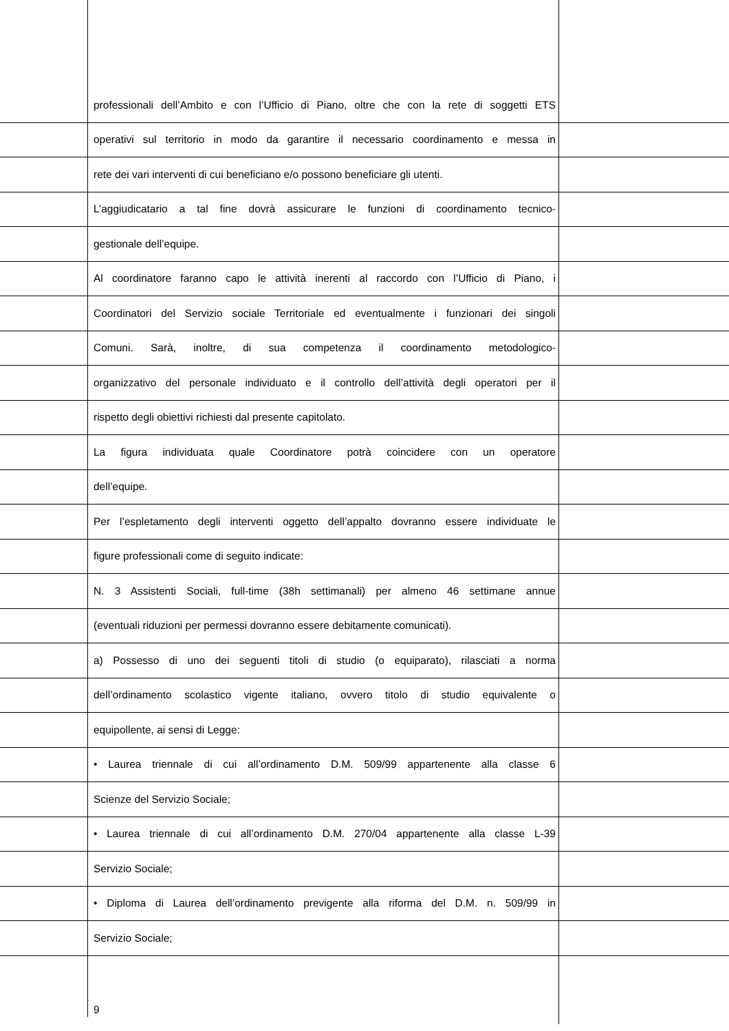professionali dell’Ambito e con l’Ufficio di Piano, oltre che con la rete di soggetti ETS
operativi sul territorio in modo da garantire il necessario coordinamento e messa in
rete dei vari interventi di cui beneficiano e/o possono beneficiare gli utenti.
L’aggiudicatario a tal fine dovrà assicurare le funzioni di coordinamento tecnico-
gestionale dell’equipe.
Al coordinatore faranno capo le attività inerenti al raccordo con l’Ufficio di Piano, i
Coordinatori del Servizio sociale Territoriale ed eventualmente i funzionari dei singoli
Comuni. Sarà, inoltre, di sua competenza il coordinamento metodologico-
organizzativo del personale individuato e il controllo dell’attività degli operatori per il
rispetto degli obiettivi richiesti dal presente capitolato.
La figura individuata quale Coordinatore potrà coincidere con un operatore
dell’equipe.
Per l’espletamento degli interventi oggetto dell’appalto dovranno essere individuate le
figure professionali come di seguito indicate:
N. 3 Assistenti Sociali, full-time (38h settimanali) per almeno 46 settimane annue
(eventuali riduzioni per permessi dovranno essere debitamente comunicati).
a) Possesso di uno dei seguenti titoli di studio (o equiparato), rilasciati a norma
dell’ordinamento scolastico vigente italiano, ovvero titolo di studio equivalente o
equipollente, ai sensi di Legge:
• Laurea triennale di cui all’ordinamento D.M. 509/99 appartenente alla classe 6
Scienze del Servizio Sociale;
• Laurea triennale di cui all’ordinamento D.M. 270/04 appartenente alla classe L-39
Servizio Sociale;
• Diploma di Laurea dell’ordinamento previgente alla riforma del D.M. n. 509/99 in
Servizio Sociale;
9